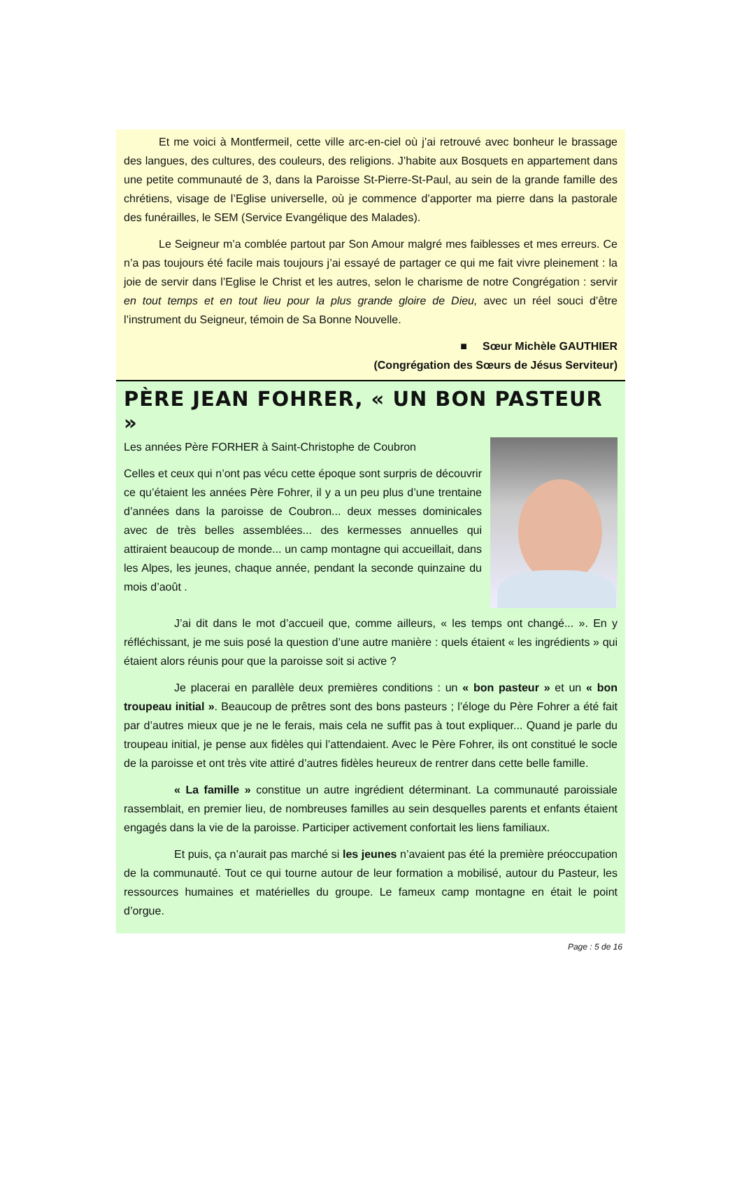Et me voici à Montfermeil, cette ville arc-en-ciel où j’ai retrouvé avec bonheur le brassage des langues, des cultures, des couleurs, des religions. J’habite aux Bosquets en appartement dans une petite communauté de 3, dans la Paroisse St-Pierre-St-Paul, au sein de la grande famille des chrétiens, visage de l’Eglise universelle, où je commence d’apporter ma pierre dans la pastorale des funérailles, le SEM (Service Evangélique des Malades).
Le Seigneur m’a comblée partout par Son Amour malgré mes faiblesses et mes erreurs. Ce n’a pas toujours été facile mais toujours j’ai essayé de partager ce qui me fait vivre pleinement : la joie de servir dans l’Eglise le Christ et les autres, selon le charisme de notre Congrégation : servir en tout temps et en tout lieu pour la plus grande gloire de Dieu, avec un réel souci d’être l’instrument du Seigneur, témoin de Sa Bonne Nouvelle.
■ Sœur Michèle GAUTHIER
(Congrégation des Sœurs de Jésus Serviteur)
PÈRE JEAN FOHRER, « UN BON PASTEUR »
Les années Père FORHER à Saint-Christophe de Coubron
Celles et ceux qui n’ont pas vécu cette époque sont surpris de découvrir ce qu’étaient les années Père Fohrer, il y a un peu plus d’une trentaine d’années dans la paroisse de Coubron... deux messes dominicales avec de très belles assemblées... des kermesses annuelles qui attiraient beaucoup de monde... un camp montagne qui accueillait, dans les Alpes, les jeunes, chaque année, pendant la seconde quinzaine du mois d’août .
J’ai dit dans le mot d’accueil que, comme ailleurs, « les temps ont changé... ». En y réfléchissant, je me suis posé la question d’une autre manière : quels étaient « les ingrédients » qui étaient alors réunis pour que la paroisse soit si active ?
Je placerai en parallèle deux premières conditions : un « bon pasteur » et un « bon troupeau initial ». Beaucoup de prêtres sont des bons pasteurs ; l’éloge du Père Fohrer a été fait par d’autres mieux que je ne le ferais, mais cela ne suffit pas à tout expliquer... Quand je parle du troupeau initial, je pense aux fidèles qui l’attendaient. Avec le Père Fohrer, ils ont constitué le socle de la paroisse et ont très vite attiré d’autres fidèles heureux de rentrer dans cette belle famille.
« La famille » constitue un autre ingrédient déterminant. La communauté paroissiale rassemblait, en premier lieu, de nombreuses familles au sein desquelles parents et enfants étaient engagés dans la vie de la paroisse. Participer activement confortait les liens familiaux.
Et puis, ça n’aurait pas marché si les jeunes n’avaient pas été la première préoccupation de la communauté. Tout ce qui tourne autour de leur formation a mobilisé, autour du Pasteur, les ressources humaines et matérielles du groupe. Le fameux camp montagne en était le point d’orgue.
Page : 5 de 16